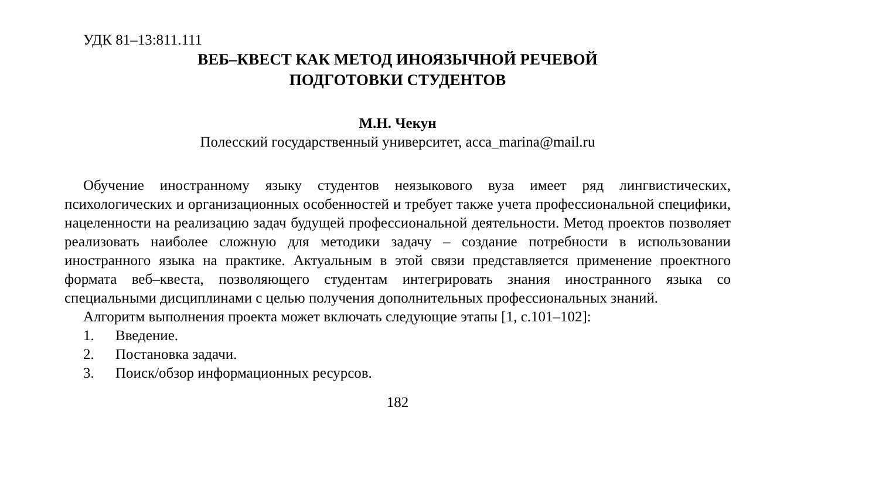УДК 81–13:811.111
ВЕБ–КВЕСТ КАК МЕТОД ИНОЯЗЫЧНОЙ РЕЧЕВОЙ
ПОДГОТОВКИ СТУДЕНТОВ
М.Н. Чекун
Полесский государственный университет, acca_marina@mail.ru
Обучение иностранному языку студентов неязыкового вуза имеет ряд лингвистических, психологических и организационных особенностей и требует также учета профессиональной специфики, нацеленности на реализацию задач будущей профессиональной деятельности. Метод проектов позволяет реализовать наиболее сложную для методики задачу – создание потребности в использовании иностранного языка на практике. Актуальным в этой связи представляется применение проектного формата веб–квеста, позволяющего студентам интегрировать знания иностранного языка со специальными дисциплинами с целью получения дополнительных профессиональных знаний.
Алгоритм выполнения проекта может включать следующие этапы [1, с.101–102]:
1. Введение.
2. Постановка задачи.
3. Поиск/обзор информационных ресурсов.
182